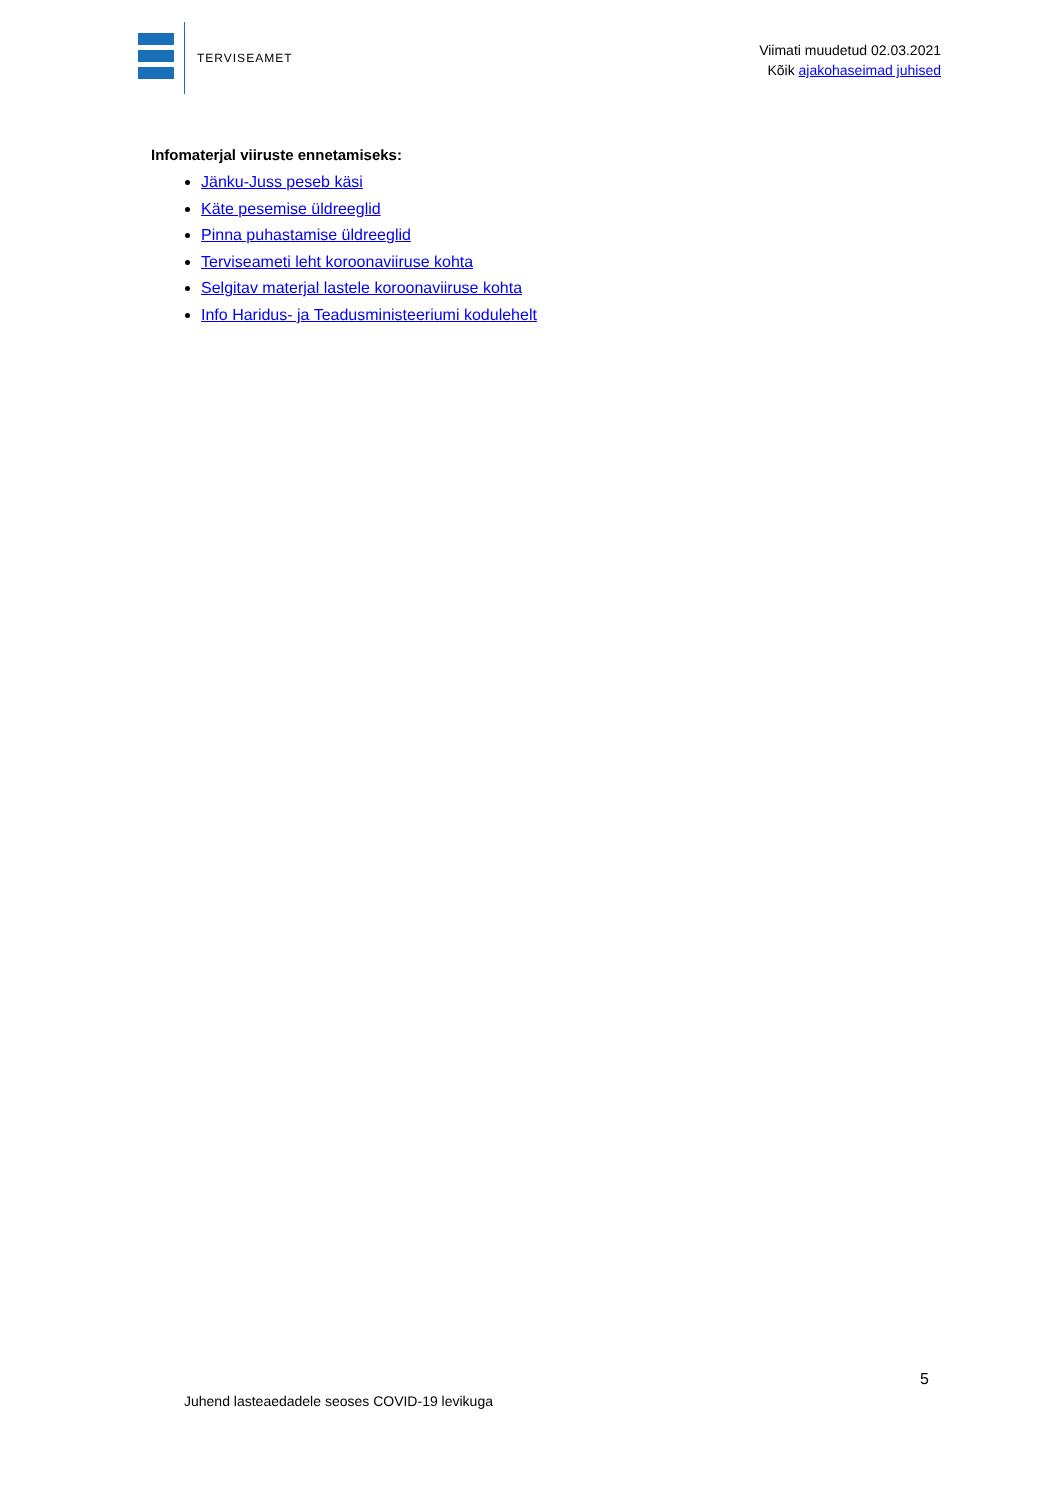TERVISEAMET
Viimati muudetud 02.03.2021
Kõik ajakohaseimad juhised
Infomaterjal viiruste ennetamiseks:
Jänku-Juss peseb käsi
Käte pesemise üldreeglid
Pinna puhastamise üldreeglid
Terviseameti leht koroonaviiruse kohta
Selgitav materjal lastele koroonaviiruse kohta
Info Haridus- ja Teadusministeeriumi kodulehelt
5
Juhend lasteaedadele seoses COVID-19 levikuga